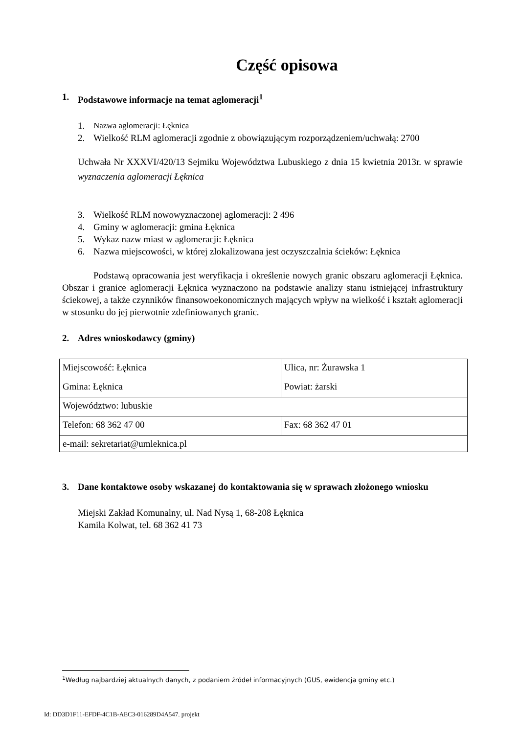Część opisowa
1. Podstawowe informacje na temat aglomeracji<sup>1</sup>
1. Nazwa aglomeracji: Łęknica
2. Wielkość RLM aglomeracji zgodnie z obowiązującym rozporządzeniem/uchwałą: 2700
Uchwała Nr XXXVI/420/13 Sejmiku Województwa Lubuskiego z dnia 15 kwietnia 2013r. w sprawie wyznaczenia aglomeracji Łęknica
3. Wielkość RLM nowowyznaczonej aglomeracji: 2 496
4. Gminy w aglomeracji: gmina Łęknica
5. Wykaz nazw miast w aglomeracji: Łęknica
6. Nazwa miejscowości, w której zlokalizowana jest oczyszczalnia ścieków: Łęknica
Podstawą opracowania jest weryfikacja i określenie nowych granic obszaru aglomeracji Łęknica. Obszar i granice aglomeracji Łęknica wyznaczono na podstawie analizy stanu istniejącej infrastruktury ściekowej, a także czynników finansowoekonomicznych mających wpływ na wielkość i kształt aglomeracji w stosunku do jej pierwotnie zdefiniowanych granic.
2. Adres wnioskodawcy (gminy)
| Miejscowość: Łęknica | Ulica, nr: Żurawska 1 |
| Gmina: Łęknica | Powiat: żarski |
| Województwo: lubuskie | |
| Telefon: 68 362 47 00 | Fax: 68 362 47 01 |
| e-mail: sekretariat@umleknica.pl | |
3. Dane kontaktowe osoby wskazanej do kontaktowania się w sprawach złożonego wniosku
Miejski Zakład Komunalny, ul. Nad Nysą 1, 68-208 Łęknica
Kamila Kolwat, tel. 68 362 41 73
<sup>1</sup> Według najbardziej aktualnych danych, z podaniem źródeł informacyjnych (GUS, ewidencja gminy etc.)
Id: DD3D1F11-EFDF-4C1B-AEC3-016289D4A547. projekt